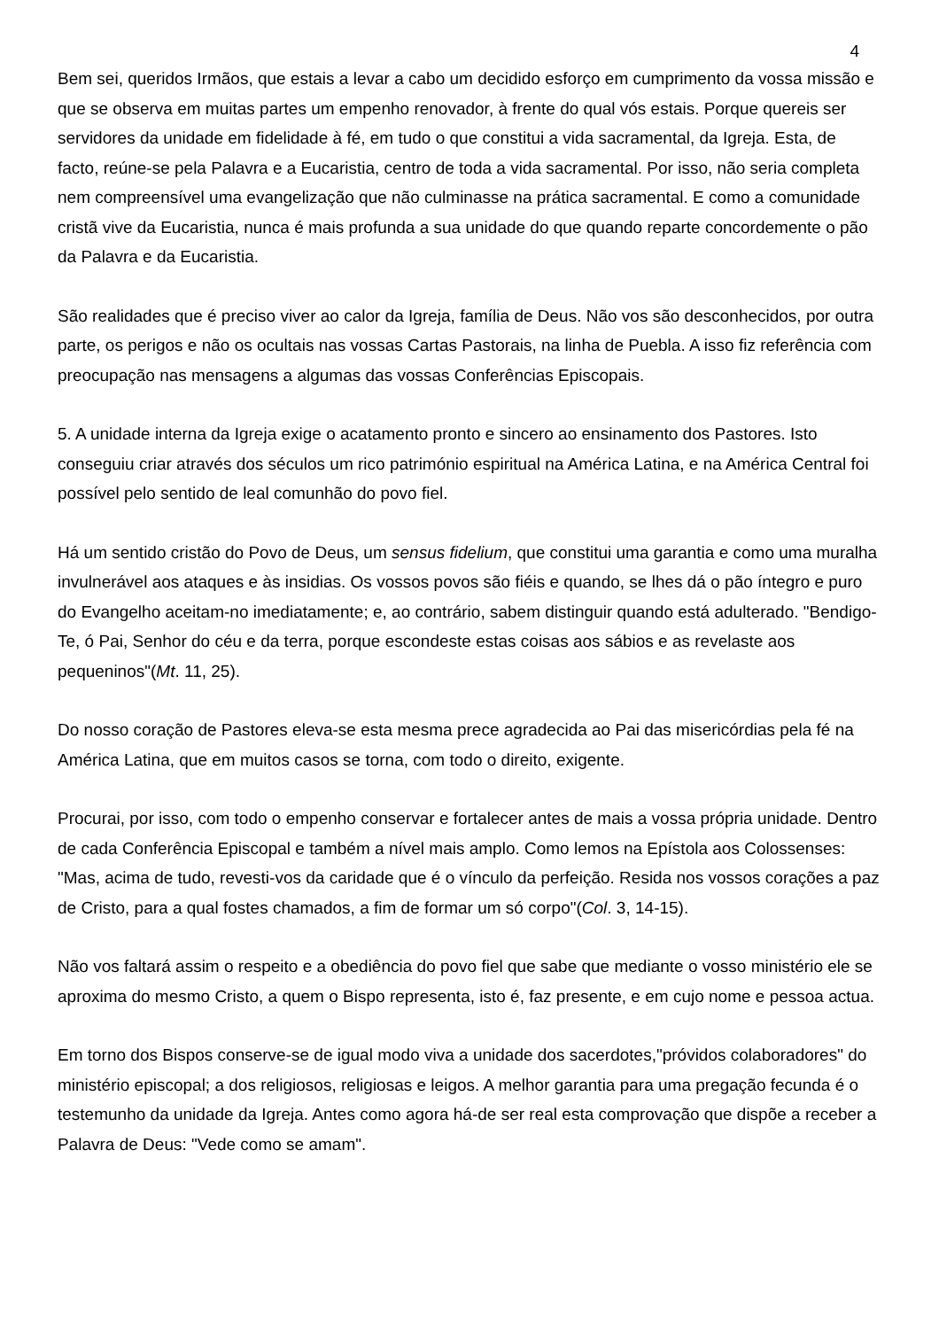4
Bem sei, queridos Irmãos, que estais a levar a cabo um decidido esforço em cumprimento da vossa missão e que se observa em muitas partes um empenho renovador, à frente do qual vós estais. Porque quereis ser servidores da unidade em fidelidade à fé, em tudo o que constitui a vida sacramental, da Igreja. Esta, de facto, reúne-se pela Palavra e a Eucaristia, centro de toda a vida sacramental. Por isso, não seria completa nem compreensível uma evangelização que não culminasse na prática sacramental. E como a comunidade cristã vive da Eucaristia, nunca é mais profunda a sua unidade do que quando reparte concordemente o pão da Palavra e da Eucaristia.
São realidades que é preciso viver ao calor da Igreja, família de Deus. Não vos são desconhecidos, por outra parte, os perigos e não os ocultais nas vossas Cartas Pastorais, na linha de Puebla. A isso fiz referência com preocupação nas mensagens a algumas das vossas Conferências Episcopais.
5. A unidade interna da Igreja exige o acatamento pronto e sincero ao ensinamento dos Pastores. Isto conseguiu criar através dos séculos um rico património espiritual na América Latina, e na América Central foi possível pelo sentido de leal comunhão do povo fiel.
Há um sentido cristão do Povo de Deus, um sensus fidelium, que constitui uma garantia e como uma muralha invulnerável aos ataques e às insidias. Os vossos povos são fiéis e quando, se lhes dá o pão íntegro e puro do Evangelho aceitam-no imediatamente; e, ao contrário, sabem distinguir quando está adulterado. "Bendigo-Te, ó Pai, Senhor do céu e da terra, porque escondeste estas coisas aos sábios e as revelaste aos pequeninos"(Mt. 11, 25).
Do nosso coração de Pastores eleva-se esta mesma prece agradecida ao Pai das misericórdias pela fé na América Latina, que em muitos casos se torna, com todo o direito, exigente.
Procurai, por isso, com todo o empenho conservar e fortalecer antes de mais a vossa própria unidade. Dentro de cada Conferência Episcopal e também a nível mais amplo. Como lemos na Epístola aos Colossenses: "Mas, acima de tudo, revesti-vos da caridade que é o vínculo da perfeição. Resida nos vossos corações a paz de Cristo, para a qual fostes chamados, a fim de formar um só corpo"(Col. 3, 14-15).
Não vos faltará assim o respeito e a obediência do povo fiel que sabe que mediante o vosso ministério ele se aproxima do mesmo Cristo, a quem o Bispo representa, isto é, faz presente, e em cujo nome e pessoa actua.
Em torno dos Bispos conserve-se de igual modo viva a unidade dos sacerdotes,"próvidos colaboradores" do ministério episcopal; a dos religiosos, religiosas e leigos. A melhor garantia para uma pregação fecunda é o testemunho da unidade da Igreja. Antes como agora há-de ser real esta comprovação que dispõe a receber a Palavra de Deus: "Vede como se amam".